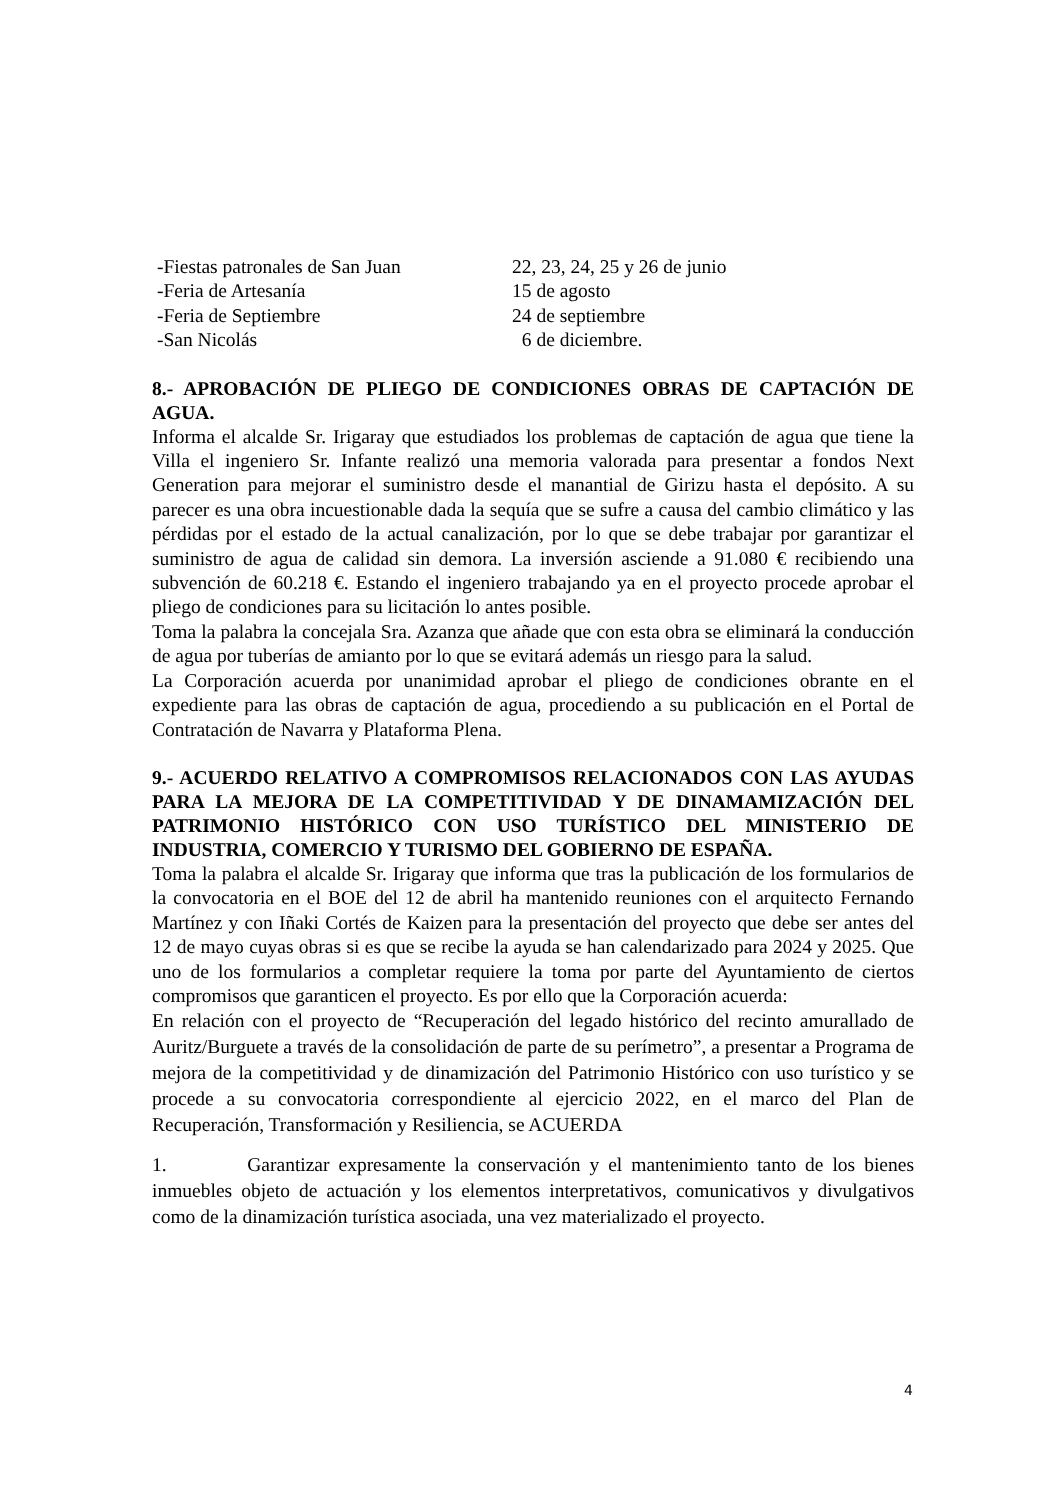-Fiestas patronales de San Juan 22, 23, 24, 25 y 26 de junio
-Feria de Artesanía 15 de agosto
-Feria de Septiembre 24 de septiembre
-San Nicolás 6 de diciembre.
8.- APROBACIÓN DE PLIEGO DE CONDICIONES OBRAS DE CAPTACIÓN DE AGUA.
Informa el alcalde Sr. Irigaray que estudiados los problemas de captación de agua que tiene la Villa el ingeniero Sr. Infante realizó una memoria valorada para presentar a fondos Next Generation para mejorar el suministro desde el manantial de Girizu hasta el depósito. A su parecer es una obra incuestionable dada la sequía que se sufre a causa del cambio climático y las pérdidas por el estado de la actual canalización, por lo que se debe trabajar por garantizar el suministro de agua de calidad sin demora. La inversión asciende a 91.080 € recibiendo una subvención de 60.218 €. Estando el ingeniero trabajando ya en el proyecto procede aprobar el pliego de condiciones para su licitación lo antes posible.
Toma la palabra la concejala Sra. Azanza que añade que con esta obra se eliminará la conducción de agua por tuberías de amianto por lo que se evitará además un riesgo para la salud.
La Corporación acuerda por unanimidad aprobar el pliego de condiciones obrante en el expediente para las obras de captación de agua, procediendo a su publicación en el Portal de Contratación de Navarra y Plataforma Plena.
9.- ACUERDO RELATIVO A COMPROMISOS RELACIONADOS CON LAS AYUDAS PARA LA MEJORA DE LA COMPETITIVIDAD Y DE DINAMAMIZACIÓN DEL PATRIMONIO HISTÓRICO CON USO TURÍSTICO DEL MINISTERIO DE INDUSTRIA, COMERCIO Y TURISMO DEL GOBIERNO DE ESPAÑA.
Toma la palabra el alcalde Sr. Irigaray que informa que tras la publicación de los formularios de la convocatoria en el BOE del 12 de abril ha mantenido reuniones con el arquitecto Fernando Martínez y con Iñaki Cortés de Kaizen para la presentación del proyecto que debe ser antes del 12 de mayo cuyas obras si es que se recibe la ayuda se han calendarizado para 2024 y 2025. Que uno de los formularios a completar requiere la toma por parte del Ayuntamiento de ciertos compromisos que garanticen el proyecto. Es por ello que la Corporación acuerda:
En relación con el proyecto de “Recuperación del legado histórico del recinto amurallado de Auritz/Burguete a través de la consolidación de parte de su perímetro”, a presentar a Programa de mejora de la competitividad y de dinamización del Patrimonio Histórico con uso turístico y se procede a su convocatoria correspondiente al ejercicio 2022, en el marco del Plan de Recuperación, Transformación y Resiliencia, se ACUERDA
1. Garantizar expresamente la conservación y el mantenimiento tanto de los bienes inmuebles objeto de actuación y los elementos interpretativos, comunicativos y divulgativos como de la dinamización turística asociada, una vez materializado el proyecto.
4